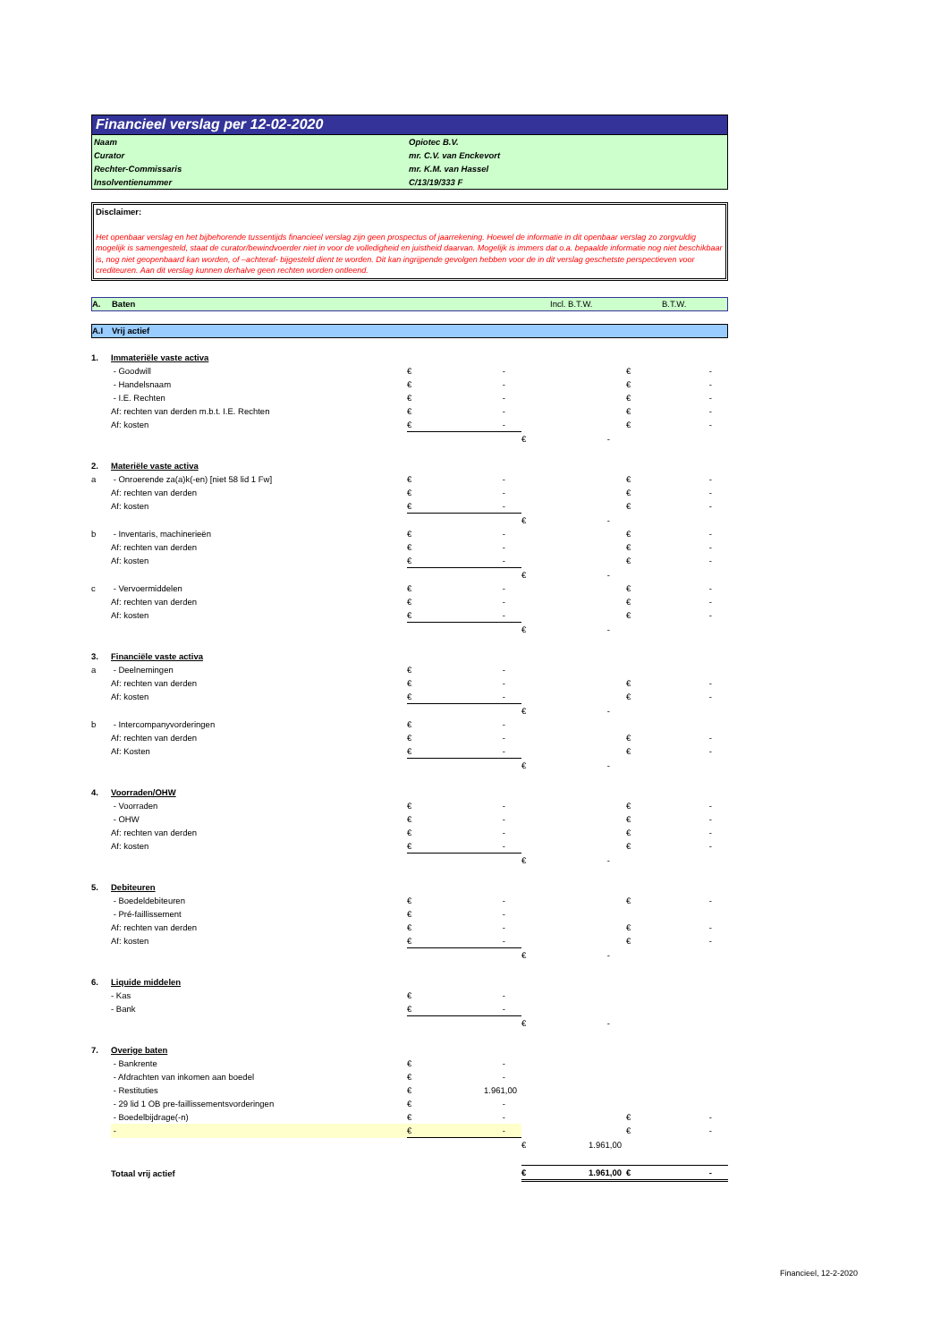Financieel verslag per 12-02-2020
Naam Opiotec B.V.
Curator mr. C.V. van Enckevort
Rechter-Commissaris mr. K.M. van Hassel
Insolventienummer C/13/19/333 F
Disclaimer:
Het openbaar verslag en het bijbehorende tussentijds financieel verslag zijn geen prospectus of jaarrekening. Hoewel de informatie in dit openbaar verslag zo zorgvuldig mogelijk is samengesteld, staat de curator/bewindvoerder niet in voor de volledigheid en juistheid daarvan. Mogelijk is immers dat o.a. bepaalde informatie nog niet beschikbaar is, nog niet geopenbaard kan worden, of –achteraf- bijgesteld dient te worden. Dit kan ingrijpende gevolgen hebben voor de in dit verslag geschetste perspectieven voor crediteuren. Aan dit verslag kunnen derhalve geen rechten worden ontleend.
A. Baten Incl. B.T.W. B.T.W.
A.I Vrij actief
| 1. | Immateriële vaste activa | | | | | | |
| | - Goodwill | € | - | | | € | - |
| | - Handelsnaam | € | - | | | € | - |
| | - I.E. Rechten | € | - | | | € | - |
| | Af: rechten van derden m.b.t. I.E. Rechten | € | - | | | € | - |
| | Af: kosten | € | - | | | € | - |
| | | | | € | - | | |
| 2. | Materiële vaste activa | | | | | | |
| a | - Onroerende za(a)k(-en) [niet 58 lid 1 Fw] | € | - | | | € | - |
| | Af: rechten van derden | € | - | | | € | - |
| | Af: kosten | € | - | | | € | - |
| | | | | € | - | | |
| b | - Inventaris, machinerieën | € | - | | | € | - |
| | Af: rechten van derden | € | - | | | € | - |
| | Af: kosten | € | - | | | € | - |
| | | | | € | - | | |
| c | - Vervoermiddelen | € | - | | | € | - |
| | Af: rechten van derden | € | - | | | € | - |
| | Af: kosten | € | - | | | € | - |
| | | | | € | - | | |
| 3. | Financiële vaste activa | | | | | | |
| a | - Deelnemingen | € | - | | | | |
| | Af: rechten van derden | € | - | | | € | - |
| | Af: kosten | € | - | | | € | - |
| | | | | € | - | | |
| b | - Intercompanyvorderingen | € | - | | | | |
| | Af: rechten van derden | € | - | | | € | - |
| | Af: Kosten | € | - | | | € | - |
| | | | | € | - | | |
| 4. | Voorraden/OHW | | | | | | |
| | - Voorraden | € | - | | | € | - |
| | - OHW | € | - | | | € | - |
| | Af: rechten van derden | € | - | | | € | - |
| | Af: kosten | € | - | | | € | - |
| | | | | € | - | | |
| 5. | Debiteuren | | | | | | |
| | - Boedeldebiteuren | € | - | | | € | - |
| | - Pré-faillissement | € | - | | | | |
| | Af: rechten van derden | € | - | | | € | - |
| | Af: kosten | € | - | | | € | - |
| | | | | € | - | | |
| 6. | Liquide middelen | | | | | | |
| | - Kas | € | - | | | | |
| | - Bank | € | - | | | | |
| | | | | € | - | | |
| 7. | Overige baten | | | | | | |
| | - Bankrente | € | - | | | | |
| | - Afdrachten van inkomen aan boedel | € | - | | | | |
| | - Restituties | € | 1.961,00 | | | | |
| | - 29 lid 1 OB pre-faillissementsvorderingen | € | - | | | | |
| | - Boedelbijdrage(-n) | € | - | | | € | - |
| | - | € | - | | | € | - |
| | | | | € | 1.961,00 | | |
| | Totaal vrij actief | | | € | 1.961,00 | € | - |
Financieel, 12-2-2020